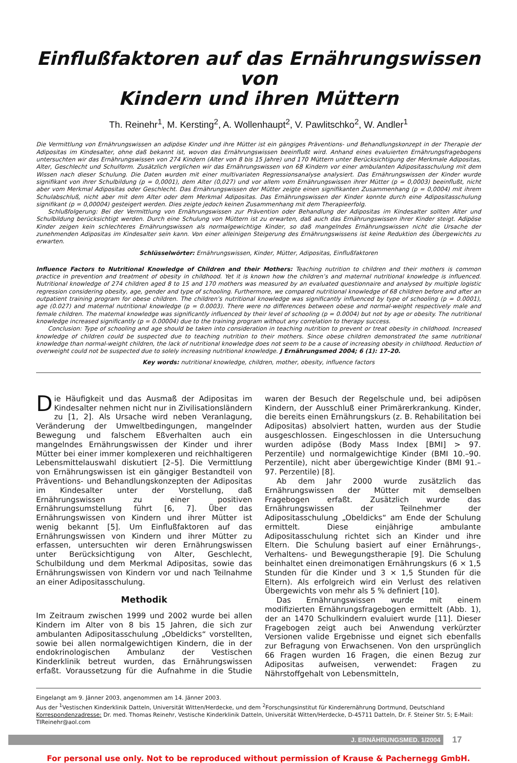Einflußfaktoren auf das Ernährungswissen von
Kindern und ihren Müttern
Th. Reinehr<sup>1</sup>, M. Kersting<sup>2</sup>, A. Wollenhaupt<sup>2</sup>, V. Pawlitschko<sup>2</sup>, W. Andler<sup>1</sup>
Die Vermittlung von Ernährungswissen an adipöse Kinder und ihre Mütter ist ein gängiges Präventions- und Behandlungskonzept in der Therapie der Adipositas im Kindesalter, ohne daß bekannt ist, wovon das Ernährungswissen beeinflußt wird. Anhand eines evaluierten Ernährungsfragebogens untersuchten wir das Ernährungswissen von 274 Kindern (Alter von 8 bis 15 Jahre) und 170 Müttern unter Berücksichtigung der Merkmale Adipositas, Alter, Geschlecht und Schulform. Zusätzlich verglichen wir das Ernährungswissen von 68 Kindern vor einer ambulanten Adipositasschulung mit dem Wissen nach dieser Schulung. Die Daten wurden mit einer multivariaten Regressionsanalyse analysiert. Das Ernährungswissen der Kinder wurde signifikant von ihrer Schulbildung (p = 0,0001), dem Alter (0,027) und vor allem vom Ernährungswissen ihrer Mütter (p = 0,0003) beeinflußt, nicht aber vom Merkmal Adipositas oder Geschlecht. Das Ernährungswissen der Mütter zeigte einen signifikanten Zusammenhang (p = 0,0004) mit ihrem Schulabschluß, nicht aber mit dem Alter oder dem Merkmal Adipositas. Das Ernährungswissen der Kinder konnte durch eine Adipositasschulung signifikant (p = 0,00004) gesteigert werden. Dies zeigte jedoch keinen Zusammenhang mit dem Therapieerfolg.
Schlußfolgerung: Bei der Vermittlung von Ernährungswissen zur Prävention oder Behandlung der Adipositas im Kindesalter sollten Alter und Schulbildung berücksichtigt werden. Durch eine Schulung von Müttern ist zu erwarten, daß auch das Ernährungswissen ihrer Kinder steigt. Adipöse Kinder zeigen kein schlechteres Ernährungswissen als normalgewichtige Kinder, so daß mangelndes Ernährungswissen nicht die Ursache der zunehmenden Adipositas im Kindesalter sein kann. Von einer alleinigen Steigerung des Ernährungswissens ist keine Reduktion des Übergewichts zu erwarten.
Schlüsselwörter: Ernährungswissen, Kinder, Mütter, Adipositas, Einflußfaktoren
Influence Factors to Nutritional Knowledge of Children and their Mothers: Teaching nutrition to children and their mothers is common practice in prevention and treatment of obesity in childhood. Yet it is known how the children’s and maternal nutritional knowledge is influenced. Nutritional knowledge of 274 children aged 8 to 15 and 170 mothers was measured by an evaluated questionnaire and analysed by multiple logistic regression considering obesity, age, gender and type of schooling. Furthermore, we compared nutritional knowledge of 68 children before and after an outpatient training program for obese children. The children’s nutritional knowledge was significantly influenced by type of schooling (p = 0.0001), age (0.027) and maternal nutritional knowledge (p = 0.0003). There were no differences between obese and normal-weight respectively male and female children. The maternal knowledge was significantly influenced by their level of schooling (p = 0.0004) but not by age or obesity. The nutritional knowledge increased significantly (p = 0.00004) due to the training program without any correlation to therapy success.
Conclusion: Type of schooling and age should be taken into consideration in teaching nutrition to prevent or treat obesity in childhood. Increased knowledge of children could be suspected due to teaching nutrition to their mothers. Since obese children demonstrated the same nutritional knowledge than normal-weight children, the lack of nutritional knowledge does not seem to be a cause of increasing obesity in childhood. Reduction of overweight could not be suspected due to solely increasing nutritional knowledge. J Ernährungsmed 2004; 6 (1): 17–20.
Key words: nutritional knowledge, children, mother, obesity, influence factors
Die Häufigkeit und das Ausmaß der Adipositas im Kindesalter nehmen nicht nur in Zivilisationsländern zu [1, 2]. Als Ursache wird neben Veranlagung, Veränderung der Umweltbedingungen, mangelnder Bewegung und falschem Eßverhalten auch ein mangelndes Ernährungswissen der Kinder und ihrer Mütter bei einer immer komplexeren und reichhaltigeren Lebensmittelauswahl diskutiert [2–5]. Die Vermittlung von Ernährungswissen ist ein gängiger Bestandteil von Präventions- und Behandlungskonzepten der Adipositas im Kindesalter unter der Vorstellung, daß Ernährungswissen zu einer positiven Ernährungsumstellung führt [6, 7]. Über das Ernährungswissen von Kindern und ihrer Mütter ist wenig bekannt [5]. Um Einflußfaktoren auf das Ernährungswissen von Kindern und ihrer Mütter zu erfassen, untersuchten wir deren Ernährungswissen unter Berücksichtigung von Alter, Geschlecht, Schulbildung und dem Merkmal Adipositas, sowie das Ernährungswissen von Kindern vor und nach Teilnahme an einer Adipositasschulung.
Methodik
Im Zeitraum zwischen 1999 und 2002 wurde bei allen Kindern im Alter von 8 bis 15 Jahren, die sich zur ambulanten Adipositasschulung „Obeldicks“ vorstellten, sowie bei allen normalgewichtigen Kindern, die in der endokrinologischen Ambulanz der Vestischen Kinderklinik betreut wurden, das Ernährungswissen erfaßt. Voraussetzung für die Aufnahme in die Studie waren der Besuch der Regelschule und, bei adipösen Kindern, der Ausschluß einer Primärerkrankung. Kinder, die bereits einen Ernährungskurs (z. B. Rehabilitation bei Adipositas) absolviert hatten, wurden aus der Studie ausgeschlossen. Eingeschlossen in die Untersuchung wurden adipöse (Body Mass Index [BMI] > 97. Perzentile) und normalgewichtige Kinder (BMI 10.–90. Perzentile), nicht aber übergewichtige Kinder (BMI 91.–97. Perzentile) [8].
Ab dem Jahr 2000 wurde zusätzlich das Ernährungswissen der Mütter mit demselben Fragebogen erfaßt. Zusätzlich wurde das Ernährungswissen der Teilnehmer der Adipositasschulung „Obeldicks“ am Ende der Schulung ermittelt. Diese einjährige ambulante Adipositasschulung richtet sich an Kinder und ihre Eltern. Die Schulung basiert auf einer Ernährungs-, Verhaltens- und Bewegungstherapie [9]. Die Schulung beinhaltet einen dreimonatigen Ernährungskurs (6 × 1,5 Stunden für die Kinder und 3 × 1,5 Stunden für die Eltern). Als erfolgreich wird ein Verlust des relativen Übergewichts von mehr als 5 % definiert [10].
Das Ernährungswissen wurde mit einem modifizierten Ernährungsfragebogen ermittelt (Abb. 1), der an 1470 Schulkindern evaluiert wurde [11]. Dieser Fragebogen zeigt auch bei Anwendung verkürzter Versionen valide Ergebnisse und eignet sich ebenfalls zur Befragung von Erwachsenen. Von den ursprünglich 66 Fragen wurden 16 Fragen, die einen Bezug zur Adipositas aufweisen, verwendet: Fragen zu Nährstoffgehalt von Lebensmitteln,
Eingelangt am 9. Jänner 2003, angenommen am 14. Jänner 2003.
Aus der <sup>1</sup>Vestischen Kinderklinik Datteln, Universität Witten/Herdecke, und dem <sup>2</sup>Forschungsinstitut für Kinderernährung Dortmund, Deutschland
Korrespondenzadresse: Dr. med. Thomas Reinehr, Vestische Kinderklinik Datteln, Universität Witten/Herdecke, D-45711 Datteln, Dr. F. Steiner Str. 5; E-Mail: TIReinehr@aol.com
J. ERNÄHRUNGSMED. 1/2004
17
For personal use only. Not to be reproduced without permission of Krause & Pachernegg GmbH.